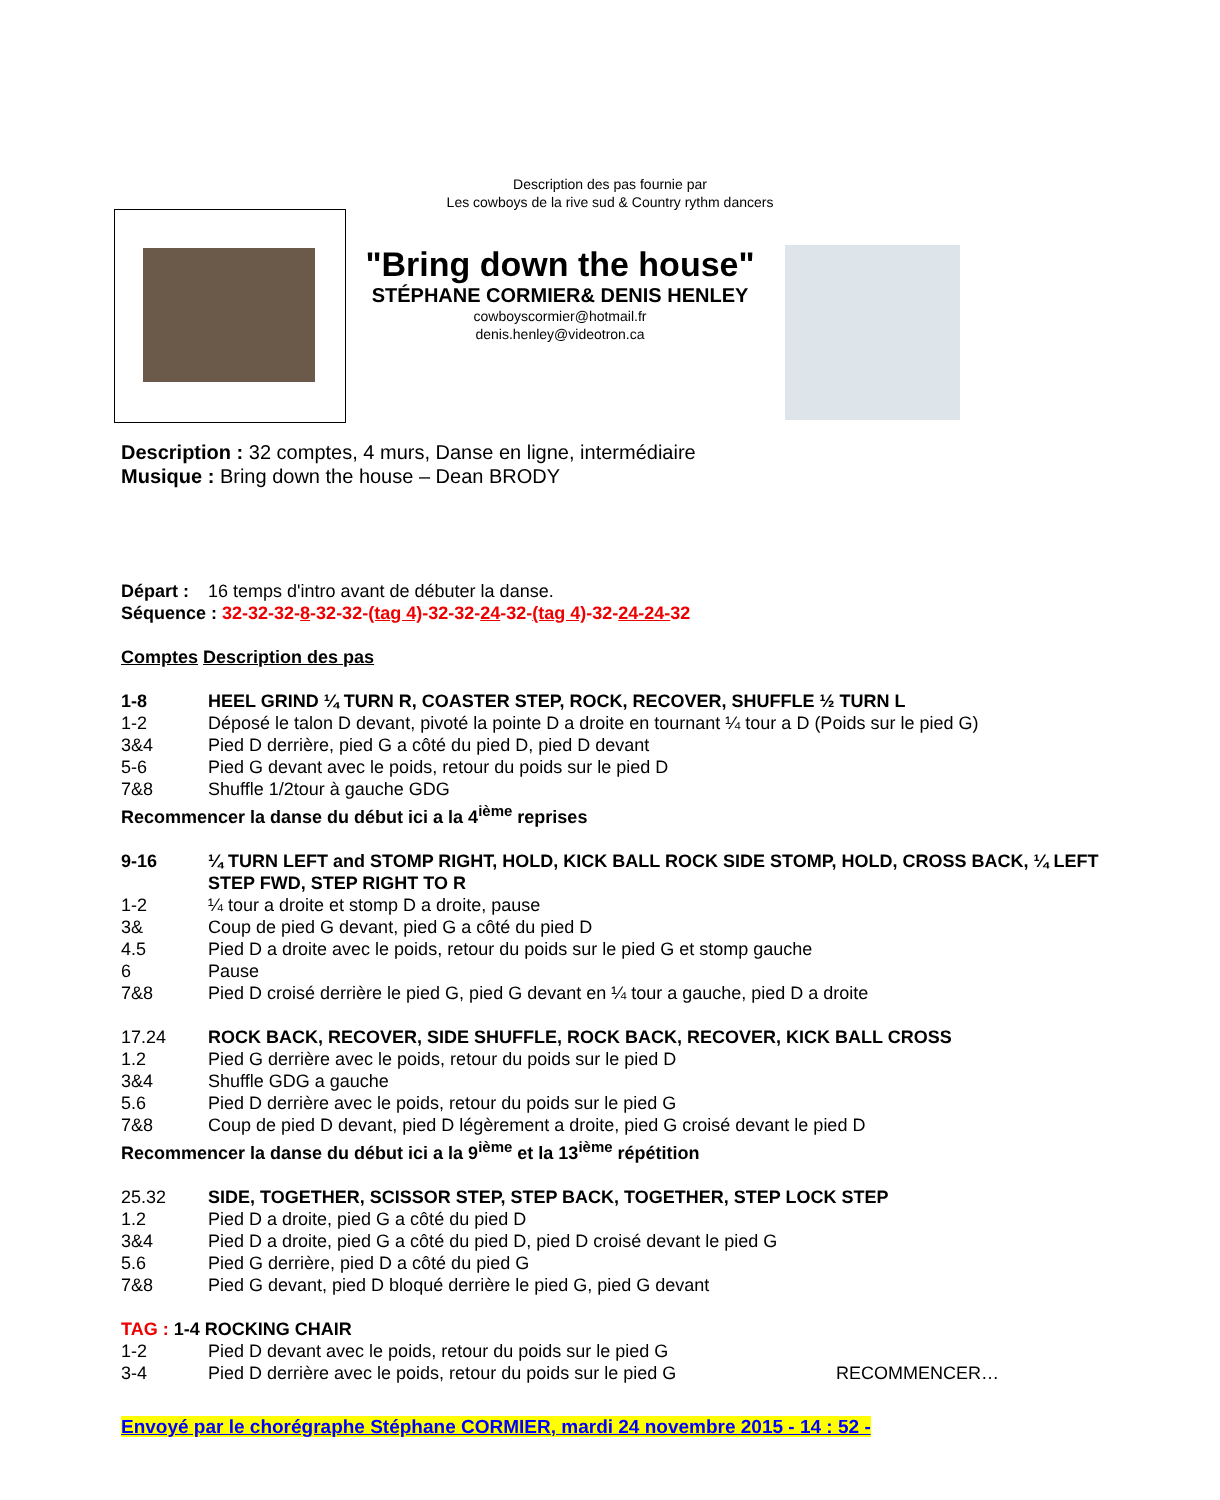Description des pas fournie par
Les cowboys de la rive sud & Country rythm dancers
"Bring down the house"
STÉPHANE CORMIER& DENIS HENLEY
cowboyscormier@hotmail.fr
denis.henley@videotron.ca
Description : 32 comptes, 4 murs, Danse en ligne, intermédiaire
Musique : Bring down the house – Dean BRODY
Départ : 16 temps d'intro avant de débuter la danse.
Séquence : 32-32-32-8-32-32-(tag 4)-32-32-24-32-(tag 4)-32-24-24-32
Comptes Description des pas
1-8 HEEL GRIND ¼ TURN R, COASTER STEP, ROCK, RECOVER, SHUFFLE ½ TURN L
1-2 Déposé le talon D devant, pivoté la pointe D a droite en tournant ¼ tour a D (Poids sur le pied G)
3&4 Pied D derrière, pied G a côté du pied D, pied D devant
5-6 Pied G devant avec le poids, retour du poids sur le pied D
7&8 Shuffle 1/2tour à gauche GDG
Recommencer la danse du début ici a la 4<sup>ième</sup> reprises
9-16 ¼ TURN LEFT and STOMP RIGHT, HOLD, KICK BALL ROCK SIDE STOMP, HOLD, CROSS BACK, ¼ LEFT STEP FWD, STEP RIGHT TO R
1-2 ¼ tour a droite et stomp D a droite, pause
3& Coup de pied G devant, pied G a côté du pied D
4.5 Pied D a droite avec le poids, retour du poids sur le pied G et stomp gauche
6 Pause
7&8 Pied D croisé derrière le pied G, pied G devant en ¼ tour a gauche, pied D a droite
17.24 ROCK BACK, RECOVER, SIDE SHUFFLE, ROCK BACK, RECOVER, KICK BALL CROSS
1.2 Pied G derrière avec le poids, retour du poids sur le pied D
3&4 Shuffle GDG a gauche
5.6 Pied D derrière avec le poids, retour du poids sur le pied G
7&8 Coup de pied D devant, pied D légèrement a droite, pied G croisé devant le pied D
Recommencer la danse du début ici a la 9<sup>ième</sup> et la 13<sup>ième</sup> répétition
25.32 SIDE, TOGETHER, SCISSOR STEP, STEP BACK, TOGETHER, STEP LOCK STEP
1.2 Pied D a droite, pied G a côté du pied D
3&4 Pied D a droite, pied G a côté du pied D, pied D croisé devant le pied G
5.6 Pied G derrière, pied D a côté du pied G
7&8 Pied G devant, pied D bloqué derrière le pied G, pied G devant
TAG : 1-4 ROCKING CHAIR
1-2 Pied D devant avec le poids, retour du poids sur le pied G
3-4 Pied D derrière avec le poids, retour du poids sur le pied G RECOMMENCER…
Envoyé par le chorégraphe Stéphane CORMIER, mardi 24 novembre 2015 - 14 : 52 -